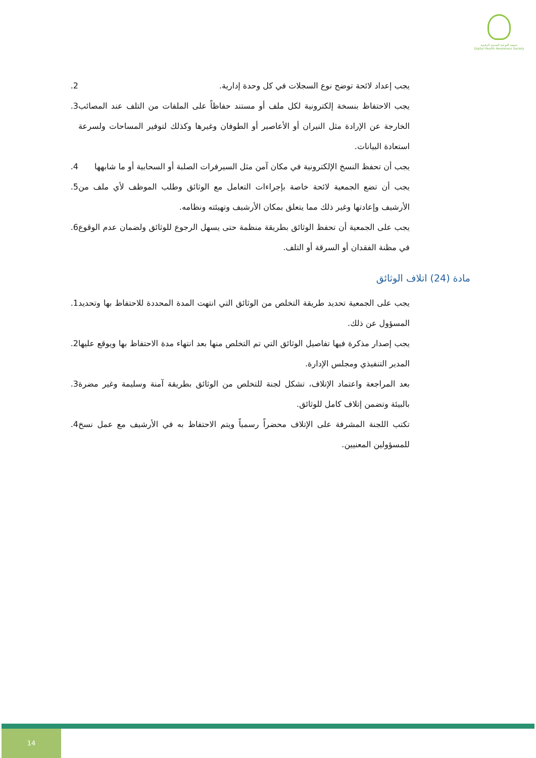جمعية التوعية الصحية الرقمية
Digital Health Awareness Society
يجب إعداد لائحة توضح نوع السجلات في كل وحدة إدارية..2
يجب الاحتفاظ بنسخة إلكترونية لكل ملف أو مستند حفاظاً على الملفات من التلف عند المصائب الخارجة عن الإرادة مثل النيران أو الأعاصير أو الطوفان وغيرها وكذلك لتوفير المساحات ولسرعة استعادة البيانات..3
يجب أن تحفظ النسخ الإلكترونية في مكان آمن مثل السيرفرات الصلبة أو السحابية أو ما شابهها.4
يجب أن تضع الجمعية لائحة خاصة بإجراءات التعامل مع الوثائق وطلب الموظف لأي ملف من الأرشيف وإعادتها وغير ذلك مما يتعلق بمكان الأرشيف وتهيئته ونظامه..5
يجب على الجمعية أن تحفظ الوثائق بطريقة منظمة حتى يسهل الرجوع للوثائق ولضمان عدم الوقوع في مظنة الفقدان أو السرقة أو التلف..6
مادة (24) اتلاف الوثائق
يجب على الجمعية تحديد طريقة التخلص من الوثائق التي انتهت المدة المحددة للاحتفاظ بها وتحديد المسؤول عن ذلك..1
يجب إصدار مذكرة فيها تفاصيل الوثائق التي تم التخلص منها بعد انتهاء مدة الاحتفاظ بها ويوقع عليها المدير التنفيذي ومجلس الإدارة..2
بعد المراجعة واعتماد الإتلاف، تشكل لجنة للتخلص من الوثائق بطريقة آمنة وسليمة وغير مضرة بالبيئة وتضمن إتلاف كامل للوثائق..3
تكتب اللجنة المشرفة على الإتلاف محضراً رسمياً ويتم الاحتفاظ به في الأرشيف مع عمل نسخ للمسؤولين المعنيين..4
14